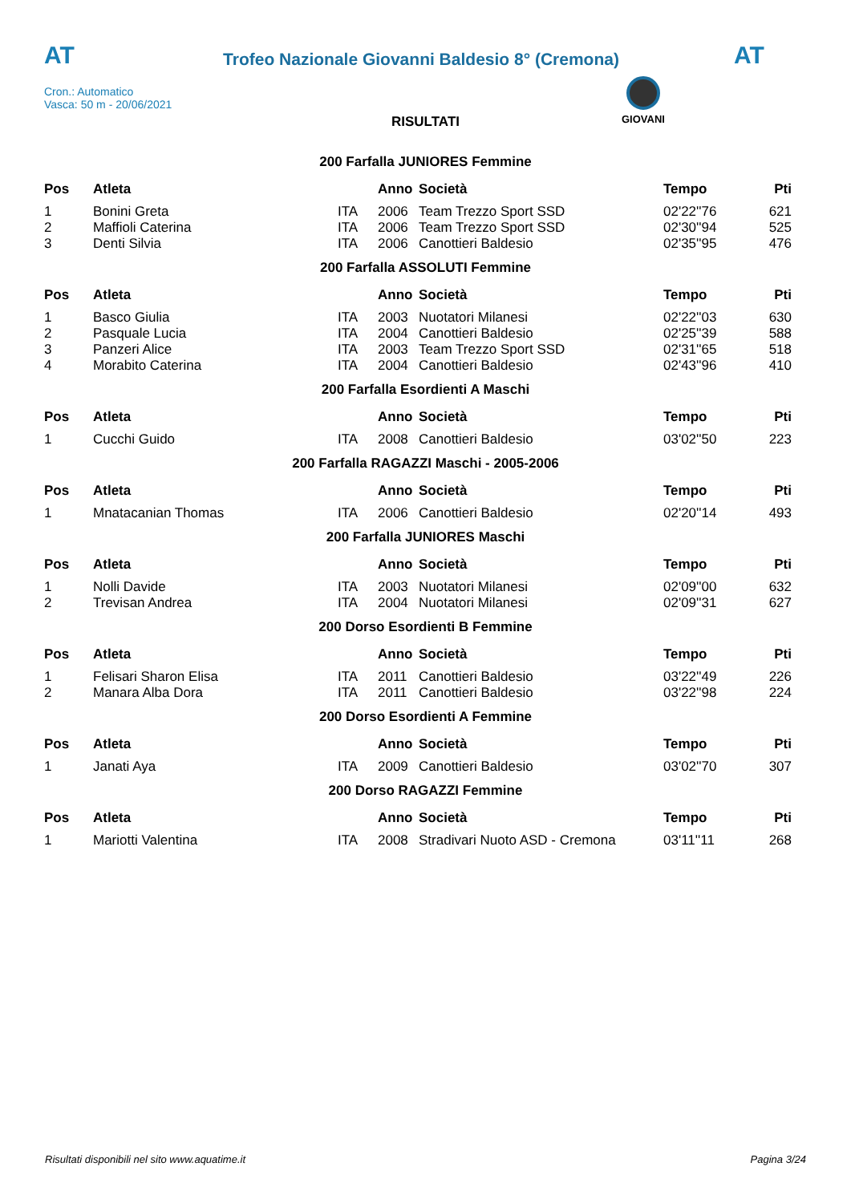AT
Trofeo Nazionale Giovanni Baldesio 8° (Cremona)
AT
Cron.: Automatico
Vasca: 50 m - 20/06/2021
GIOVANI
RISULTATI
200 Farfalla JUNIORES Femmine
| Pos | Atleta | | Anno | Società | Tempo | Pti |
| --- | --- | --- | --- | --- | --- | --- |
| 1 | Bonini Greta | ITA | 2006 | Team Trezzo Sport SSD | 02'22''76 | 621 |
| 2 | Maffioli Caterina | ITA | 2006 | Team Trezzo Sport SSD | 02'30''94 | 525 |
| 3 | Denti Silvia | ITA | 2006 | Canottieri Baldesio | 02'35''95 | 476 |
200 Farfalla ASSOLUTI Femmine
| Pos | Atleta | | Anno | Società | Tempo | Pti |
| --- | --- | --- | --- | --- | --- | --- |
| 1 | Basco Giulia | ITA | 2003 | Nuotatori Milanesi | 02'22''03 | 630 |
| 2 | Pasquale Lucia | ITA | 2004 | Canottieri Baldesio | 02'25''39 | 588 |
| 3 | Panzeri Alice | ITA | 2003 | Team Trezzo Sport SSD | 02'31''65 | 518 |
| 4 | Morabito Caterina | ITA | 2004 | Canottieri Baldesio | 02'43''96 | 410 |
200 Farfalla Esordienti A Maschi
| Pos | Atleta | | Anno | Società | Tempo | Pti |
| --- | --- | --- | --- | --- | --- | --- |
| 1 | Cucchi Guido | ITA | 2008 | Canottieri Baldesio | 03'02''50 | 223 |
200 Farfalla RAGAZZI Maschi - 2005-2006
| Pos | Atleta | | Anno | Società | Tempo | Pti |
| --- | --- | --- | --- | --- | --- | --- |
| 1 | Mnatacanian Thomas | ITA | 2006 | Canottieri Baldesio | 02'20''14 | 493 |
200 Farfalla JUNIORES Maschi
| Pos | Atleta | | Anno | Società | Tempo | Pti |
| --- | --- | --- | --- | --- | --- | --- |
| 1 | Nolli Davide | ITA | 2003 | Nuotatori Milanesi | 02'09''00 | 632 |
| 2 | Trevisan Andrea | ITA | 2004 | Nuotatori Milanesi | 02'09''31 | 627 |
200 Dorso Esordienti B Femmine
| Pos | Atleta | | Anno | Società | Tempo | Pti |
| --- | --- | --- | --- | --- | --- | --- |
| 1 | Felisari Sharon Elisa | ITA | 2011 | Canottieri Baldesio | 03'22''49 | 226 |
| 2 | Manara Alba Dora | ITA | 2011 | Canottieri Baldesio | 03'22''98 | 224 |
200 Dorso Esordienti A Femmine
| Pos | Atleta | | Anno | Società | Tempo | Pti |
| --- | --- | --- | --- | --- | --- | --- |
| 1 | Janati Aya | ITA | 2009 | Canottieri Baldesio | 03'02''70 | 307 |
200 Dorso RAGAZZI Femmine
| Pos | Atleta | | Anno | Società | Tempo | Pti |
| --- | --- | --- | --- | --- | --- | --- |
| 1 | Mariotti Valentina | ITA | 2008 | Stradivari Nuoto ASD - Cremona | 03'11''11 | 268 |
Risultati disponibili nel sito www.aquatime.it Pagina 3/24